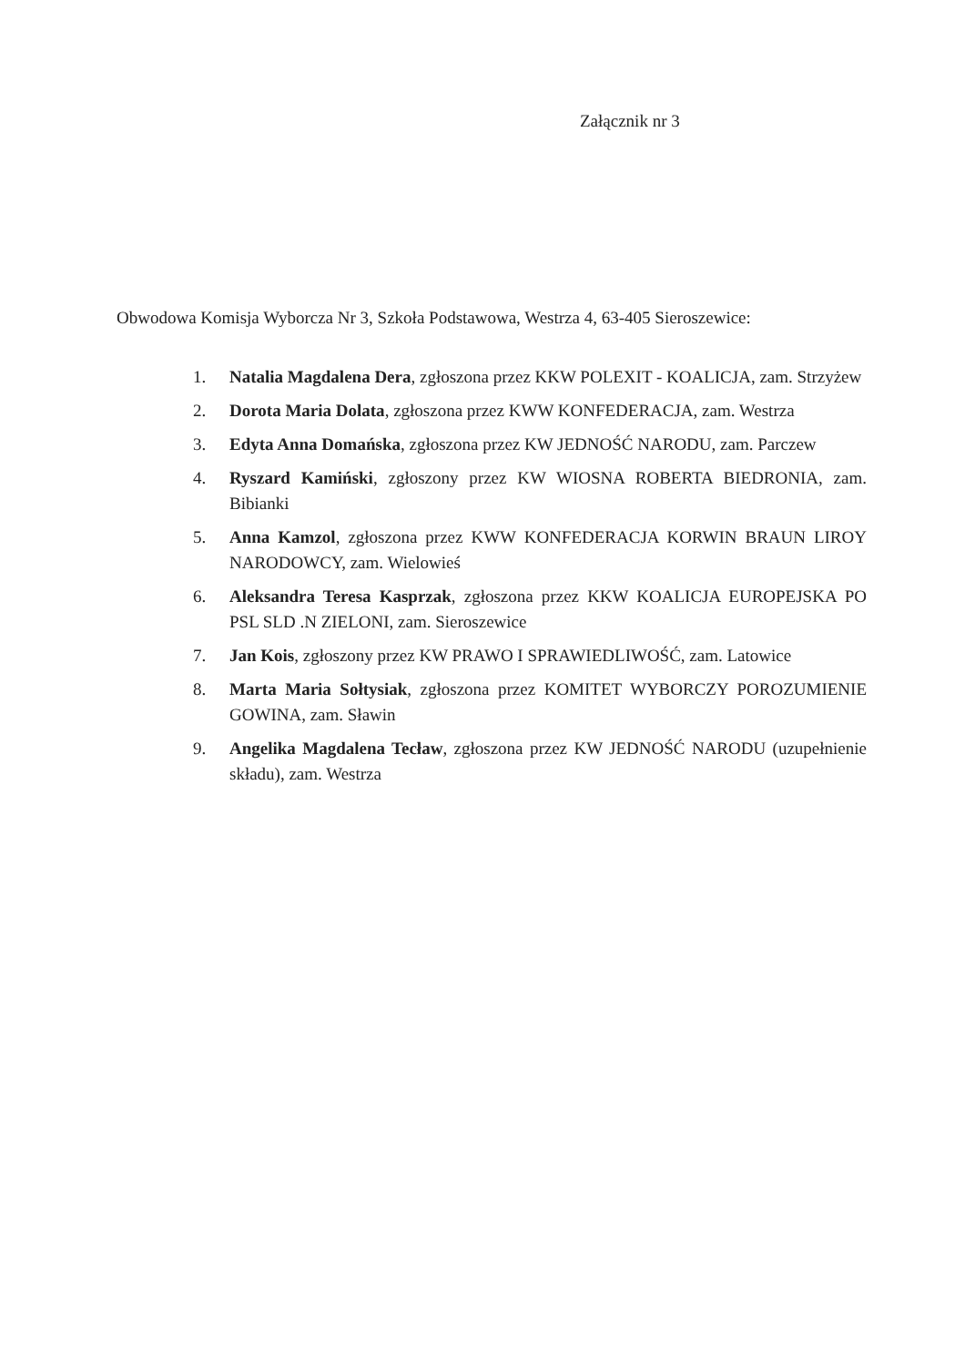Załącznik nr 3
Obwodowa Komisja Wyborcza Nr 3, Szkoła Podstawowa, Westrza 4, 63-405 Sieroszewice:
1. Natalia Magdalena Dera, zgłoszona przez KKW POLEXIT - KOALICJA, zam. Strzyżew
2. Dorota Maria Dolata, zgłoszona przez KWW KONFEDERACJA, zam. Westrza
3. Edyta Anna Domańska, zgłoszona przez KW JEDNOŚĆ NARODU, zam. Parczew
4. Ryszard Kamiński, zgłoszony przez KW WIOSNA ROBERTA BIEDRONIA, zam. Bibianki
5. Anna Kamzol, zgłoszona przez KWW KONFEDERACJA KORWIN BRAUN LIROY NARODOWCY, zam. Wielowieś
6. Aleksandra Teresa Kasprzak, zgłoszona przez KKW KOALICJA EUROPEJSKA PO PSL SLD .N ZIELONI, zam. Sieroszewice
7. Jan Kois, zgłoszony przez KW PRAWO I SPRAWIEDLIWOŚĆ, zam. Latowice
8. Marta Maria Sołtysiak, zgłoszona przez KOMITET WYBORCZY POROZUMIENIE GOWINA, zam. Sławin
9. Angelika Magdalena Tecław, zgłoszona przez KW JEDNOŚĆ NARODU (uzupełnienie składu), zam. Westrza